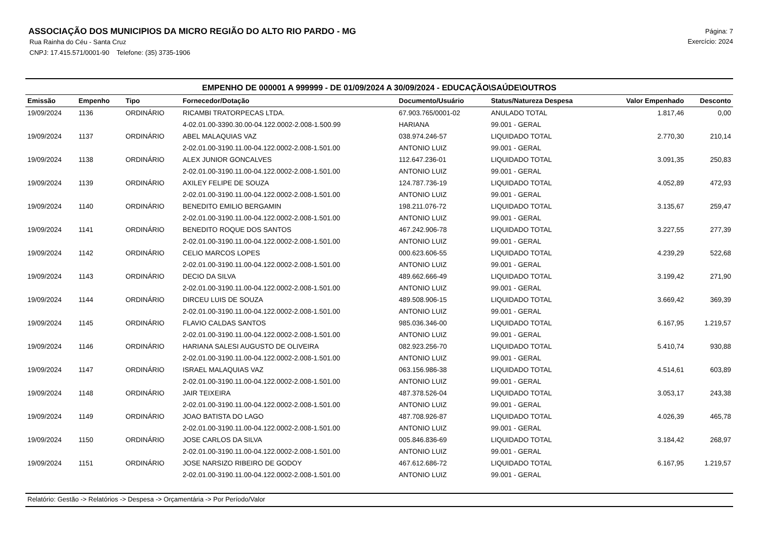ASSOCIAÇÃO DOS MUNICIPIOS DA MICRO REGIÃO DO ALTO RIO PARDO - MG
Rua Rainha do Céu - Santa Cruz
CNPJ: 17.415.571/0001-90 Telefone: (35) 3735-1906
Página: 7
Exercício: 2024
EMPENHO DE 000001 A 999999 - DE 01/09/2024 A 30/09/2024 - EDUCAÇÃO\SAÚDE\OUTROS
| Emissão | Empenho | Tipo | Fornecedor/Dotação | Documento/Usuário | Status/Natureza Despesa | Valor Empenhado | Desconto |
| --- | --- | --- | --- | --- | --- | --- | --- |
| 19/09/2024 | 1136 | ORDINÁRIO | RICAMBI TRATORPECAS LTDA. | 67.903.765/0001-02 | ANULADO TOTAL | 1.817,46 | 0,00 |
| | | | 4-02.01.00-3390.30.00-04.122.0002-2.008-1.500.99 | HARIANA | 99.001 - GERAL | | |
| 19/09/2024 | 1137 | ORDINÁRIO | ABEL MALAQUIAS VAZ | 038.974.246-57 | LIQUIDADO TOTAL | 2.770,30 | 210,14 |
| | | | 2-02.01.00-3190.11.00-04.122.0002-2.008-1.501.00 | ANTONIO LUIZ | 99.001 - GERAL | | |
| 19/09/2024 | 1138 | ORDINÁRIO | ALEX JUNIOR GONCALVES | 112.647.236-01 | LIQUIDADO TOTAL | 3.091,35 | 250,83 |
| | | | 2-02.01.00-3190.11.00-04.122.0002-2.008-1.501.00 | ANTONIO LUIZ | 99.001 - GERAL | | |
| 19/09/2024 | 1139 | ORDINÁRIO | AXILEY FELIPE DE SOUZA | 124.787.736-19 | LIQUIDADO TOTAL | 4.052,89 | 472,93 |
| | | | 2-02.01.00-3190.11.00-04.122.0002-2.008-1.501.00 | ANTONIO LUIZ | 99.001 - GERAL | | |
| 19/09/2024 | 1140 | ORDINÁRIO | BENEDITO EMILIO BERGAMIN | 198.211.076-72 | LIQUIDADO TOTAL | 3.135,67 | 259,47 |
| | | | 2-02.01.00-3190.11.00-04.122.0002-2.008-1.501.00 | ANTONIO LUIZ | 99.001 - GERAL | | |
| 19/09/2024 | 1141 | ORDINÁRIO | BENEDITO ROQUE DOS SANTOS | 467.242.906-78 | LIQUIDADO TOTAL | 3.227,55 | 277,39 |
| | | | 2-02.01.00-3190.11.00-04.122.0002-2.008-1.501.00 | ANTONIO LUIZ | 99.001 - GERAL | | |
| 19/09/2024 | 1142 | ORDINÁRIO | CELIO MARCOS LOPES | 000.623.606-55 | LIQUIDADO TOTAL | 4.239,29 | 522,68 |
| | | | 2-02.01.00-3190.11.00-04.122.0002-2.008-1.501.00 | ANTONIO LUIZ | 99.001 - GERAL | | |
| 19/09/2024 | 1143 | ORDINÁRIO | DECIO DA SILVA | 489.662.666-49 | LIQUIDADO TOTAL | 3.199,42 | 271,90 |
| | | | 2-02.01.00-3190.11.00-04.122.0002-2.008-1.501.00 | ANTONIO LUIZ | 99.001 - GERAL | | |
| 19/09/2024 | 1144 | ORDINÁRIO | DIRCEU LUIS DE SOUZA | 489.508.906-15 | LIQUIDADO TOTAL | 3.669,42 | 369,39 |
| | | | 2-02.01.00-3190.11.00-04.122.0002-2.008-1.501.00 | ANTONIO LUIZ | 99.001 - GERAL | | |
| 19/09/2024 | 1145 | ORDINÁRIO | FLAVIO CALDAS SANTOS | 985.036.346-00 | LIQUIDADO TOTAL | 6.167,95 | 1.219,57 |
| | | | 2-02.01.00-3190.11.00-04.122.0002-2.008-1.501.00 | ANTONIO LUIZ | 99.001 - GERAL | | |
| 19/09/2024 | 1146 | ORDINÁRIO | HARIANA SALESI AUGUSTO DE OLIVEIRA | 082.923.256-70 | LIQUIDADO TOTAL | 5.410,74 | 930,88 |
| | | | 2-02.01.00-3190.11.00-04.122.0002-2.008-1.501.00 | ANTONIO LUIZ | 99.001 - GERAL | | |
| 19/09/2024 | 1147 | ORDINÁRIO | ISRAEL MALAQUIAS VAZ | 063.156.986-38 | LIQUIDADO TOTAL | 4.514,61 | 603,89 |
| | | | 2-02.01.00-3190.11.00-04.122.0002-2.008-1.501.00 | ANTONIO LUIZ | 99.001 - GERAL | | |
| 19/09/2024 | 1148 | ORDINÁRIO | JAIR TEIXEIRA | 487.378.526-04 | LIQUIDADO TOTAL | 3.053,17 | 243,38 |
| | | | 2-02.01.00-3190.11.00-04.122.0002-2.008-1.501.00 | ANTONIO LUIZ | 99.001 - GERAL | | |
| 19/09/2024 | 1149 | ORDINÁRIO | JOAO BATISTA DO LAGO | 487.708.926-87 | LIQUIDADO TOTAL | 4.026,39 | 465,78 |
| | | | 2-02.01.00-3190.11.00-04.122.0002-2.008-1.501.00 | ANTONIO LUIZ | 99.001 - GERAL | | |
| 19/09/2024 | 1150 | ORDINÁRIO | JOSE CARLOS DA SILVA | 005.846.836-69 | LIQUIDADO TOTAL | 3.184,42 | 268,97 |
| | | | 2-02.01.00-3190.11.00-04.122.0002-2.008-1.501.00 | ANTONIO LUIZ | 99.001 - GERAL | | |
| 19/09/2024 | 1151 | ORDINÁRIO | JOSE NARSIZO RIBEIRO DE GODOY | 467.612.686-72 | LIQUIDADO TOTAL | 6.167,95 | 1.219,57 |
| | | | 2-02.01.00-3190.11.00-04.122.0002-2.008-1.501.00 | ANTONIO LUIZ | 99.001 - GERAL | | |
Relatório: Gestão -> Relatórios -> Despesa -> Orçamentária -> Por Período/Valor